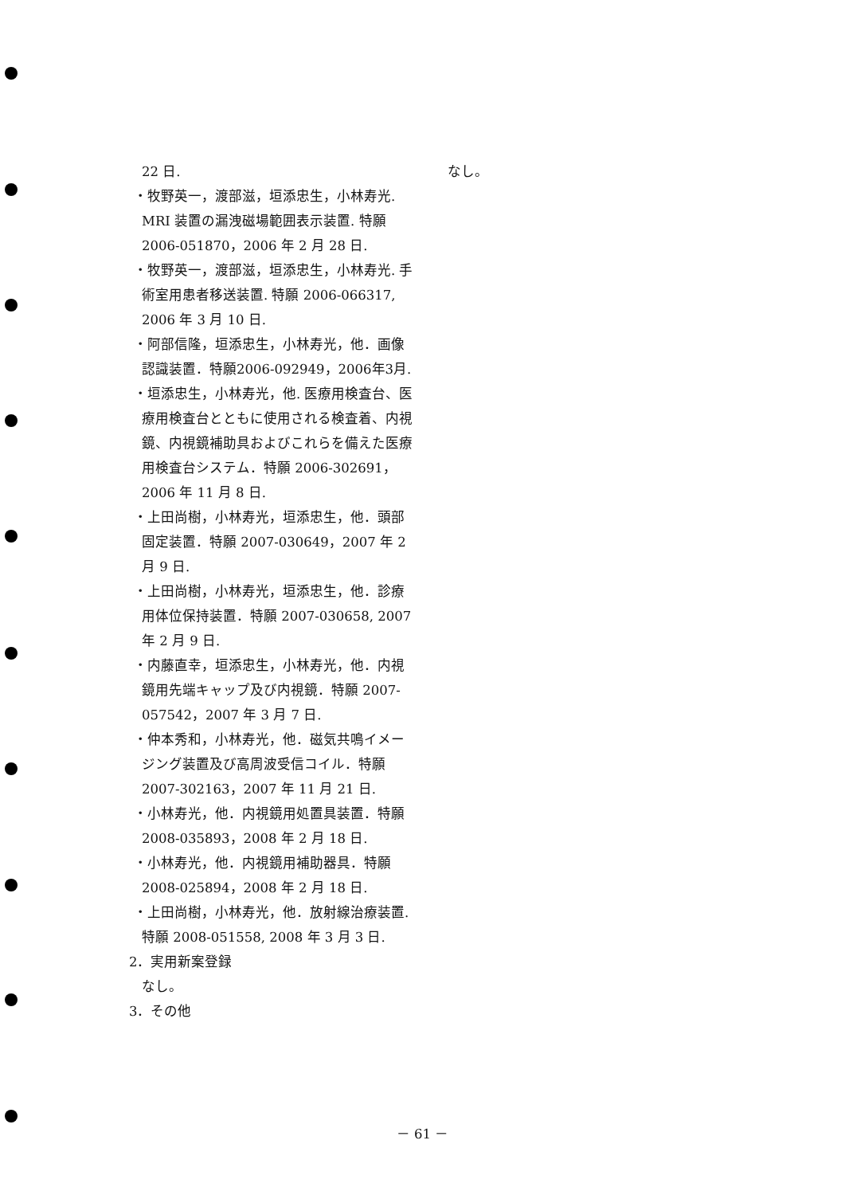22 日.
・牧野英一，渡部滋，垣添忠生，小林寿光. MRI 装置の漏洩磁場範囲表示装置. 特願 2006-051870，2006 年 2 月 28 日.
・牧野英一，渡部滋，垣添忠生，小林寿光. 手術室用患者移送装置. 特願 2006-066317, 2006 年 3 月 10 日.
・阿部信隆，垣添忠生，小林寿光，他．画像認識装置．特願2006-092949，2006年3月.
・垣添忠生，小林寿光，他. 医療用検査台、医療用検査台とともに使用される検査着、内視鏡、内視鏡補助具およびこれらを備えた医療用検査台システム．特願 2006-302691，2006 年 11 月 8 日.
・上田尚樹，小林寿光，垣添忠生，他．頭部固定装置．特願 2007-030649，2007 年 2 月 9 日.
・上田尚樹，小林寿光，垣添忠生，他．診療用体位保持装置．特願 2007-030658, 2007 年 2 月 9 日.
・内藤直幸，垣添忠生，小林寿光，他．内視鏡用先端キャップ及び内視鏡．特願 2007-057542，2007 年 3 月 7 日.
・仲本秀和，小林寿光，他．磁気共鳴イメージング装置及び高周波受信コイル．特願 2007-302163，2007 年 11 月 21 日.
・小林寿光，他．内視鏡用処置具装置．特願 2008-035893，2008 年 2 月 18 日.
・小林寿光，他．内視鏡用補助器具．特願 2008-025894，2008 年 2 月 18 日.
・上田尚樹，小林寿光，他．放射線治療装置. 特願 2008-051558, 2008 年 3 月 3 日.
2．実用新案登録
なし。
3．その他
なし。
－ 61 －